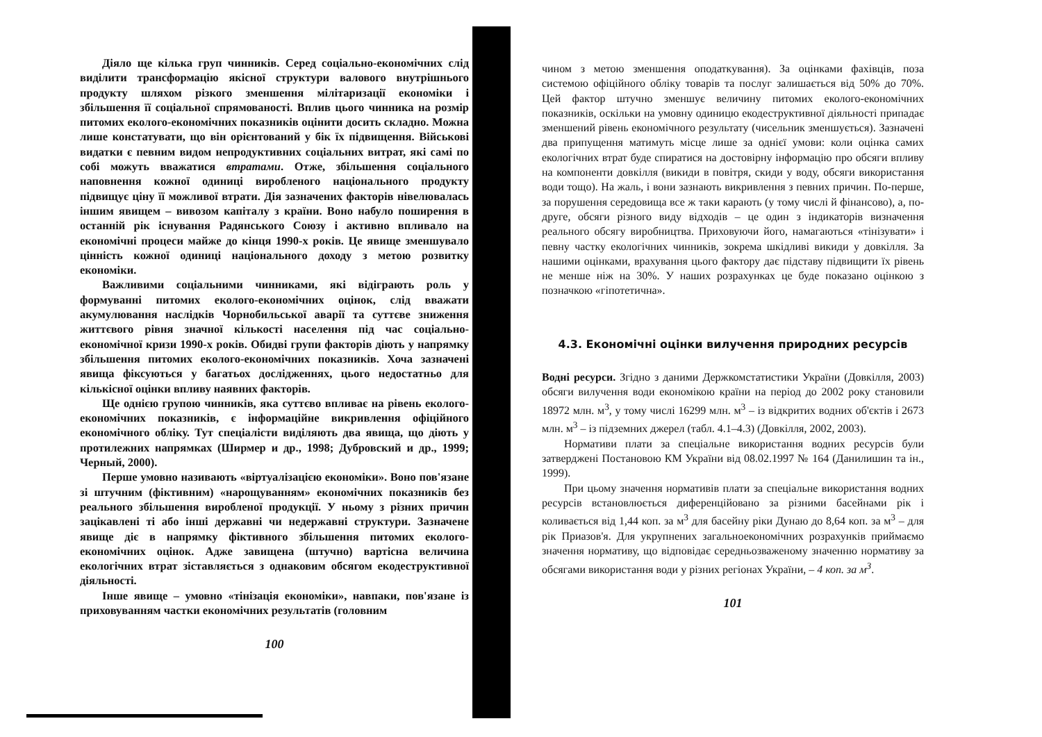Діяло ще кілька груп чинників. Серед соціально-економічних слід виділити трансформацію якісної структури валового внутрішнього продукту шляхом різкого зменшення мілітаризації економіки і збільшення її соціальної спрямованості. Вплив цього чинника на розмір питомих еколого-економічних показників оцінити досить складно. Можна лише констатувати, що він орієнтований у бік їх підвищення. Військові видатки є певним видом непродуктивних соціальних витрат, які самі по собі можуть вважатися втратами. Отже, збільшення соціального наповнення кожної одиниці виробленого національного продукту підвищує ціну її можливої втрати. Дія зазначених факторів нівелювалась іншим явищем – вивозом капіталу з країни. Воно набуло поширення в останній рік існування Радянського Союзу і активно впливало на економічні процеси майже до кінця 1990-х років. Це явище зменшувало цінність кожної одиниці національного доходу з метою розвитку економіки.
Важливими соціальними чинниками, які відіграють роль у формуванні питомих еколого-економічних оцінок, слід вважати акумулювання наслідків Чорнобильської аварії та суттєве зниження життєвого рівня значної кількості населення під час соціально-економічної кризи 1990-х років. Обидві групи факторів діють у напрямку збільшення питомих еколого-економічних показників. Хоча зазначені явища фіксуються у багатьох дослідженнях, цього недостатньо для кількісної оцінки впливу наявних факторів.
Ще однією групою чинників, яка суттєво впливає на рівень еколого-економічних показників, є інформаційне викривлення офіційного економічного обліку. Тут спеціалісти виділяють два явища, що діють у протилежних напрямках (Ширмер и др., 1998; Дубровский и др., 1999; Черный, 2000).
Перше умовно називають «віртуалізацією економіки». Воно пов'язане зі штучним (фіктивним) «нарощуванням» економічних показників без реального збільшення виробленої продукції. У ньому з різних причин зацікавлені ті або інші державні чи недержавні структури. Зазначене явище діє в напрямку фіктивного збільшення питомих еколого-економічних оцінок. Адже завищена (штучно) вартісна величина екологічних втрат зіставляється з однаковим обсягом екодеструктивної діяльності.
Інше явище – умовно «тінізація економіки», навпаки, пов'язане із приховуванням частки економічних результатів (головним
100
чином з метою зменшення оподаткування). За оцінками фахівців, поза системою офіційного обліку товарів та послуг залишається від 50% до 70%. Цей фактор штучно зменшує величину питомих еколого-економічних показників, оскільки на умовну одиницю екодеструктивної діяльності припадає зменшений рівень економічного результату (чисельник зменшується). Зазначені два припущення матимуть місце лише за однієї умови: коли оцінка самих екологічних втрат буде спиратися на достовірну інформацію про обсяги впливу на компоненти довкілля (викиди в повітря, скиди у воду, обсяги використання води тощо). На жаль, і вони зазнають викривлення з певних причин. По-перше, за порушення середовища все ж таки карають (у тому числі й фінансово), а, по-друге, обсяги різного виду відходів – це один з індикаторів визначення реального обсягу виробництва. Приховуючи його, намагаються «тінізувати» і певну частку екологічних чинників, зокрема шкідливі викиди у довкілля. За нашими оцінками, врахування цього фактору дає підставу підвищити їх рівень не менше ніж на 30%. У наших розрахунках це буде показано оцінкою з позначкою «гіпотетична».
4.3. Економічні оцінки вилучення природних ресурсів
Водні ресурси. Згідно з даними Держкомстатистики України (Довкілля, 2003) обсяги вилучення води економікою країни на період до 2002 року становили 18972 млн. м<sup>3</sup>, у тому числі 16299 млн. м<sup>3</sup> – із відкритих водних об'єктів і 2673 млн. м<sup>3</sup> – із підземних джерел (табл. 4.1–4.3) (Довкілля, 2002, 2003).
Нормативи плати за спеціальне використання водних ресурсів були затверджені Постановою КМ України від 08.02.1997 № 164 (Данилишин та ін., 1999).
При цьому значення нормативів плати за спеціальне використання водних ресурсів встановлюється диференційовано за різними басейнами рік і коливається від 1,44 коп. за м<sup>3</sup> для басейну ріки Дунаю до 8,64 коп. за м<sup>3</sup> – для рік Приазов'я. Для укрупнених загальноекономічних розрахунків приймаємо значення нормативу, що відповідає середньозваженому значенню нормативу за обсягами використання води у різних регіонах України, – 4 коп. за м<sup>3</sup>.
101